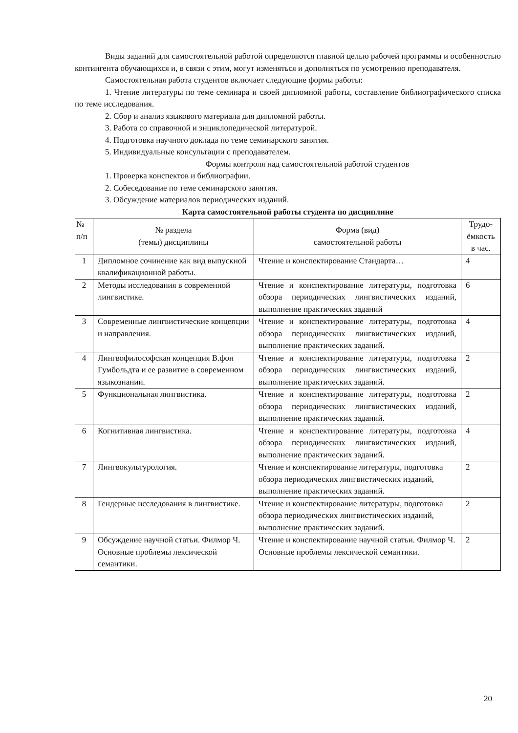Виды заданий для самостоятельной работой определяются главной целью рабочей программы и особенностью контингента обучающихся и, в связи с этим, могут изменяться и дополняться по усмотрению преподавателя.
Самостоятельная работа студентов включает следующие формы работы:
1. Чтение литературы по теме семинара и своей дипломной работы, составление библиографического списка по теме исследования.
2. Сбор и анализ языкового материала для дипломной работы.
3. Работа со справочной и энциклопедической литературой.
4. Подготовка научного доклада по теме семинарского занятия.
5. Индивидуальные консультации с преподавателем.
Формы контроля над самостоятельной работой студентов
1. Проверка конспектов и библиографии.
2. Собеседование по теме семинарского занятия.
3. Обсуждение материалов периодических изданий.
Карта самостоятельной работы студента по дисциплине
| № п/п | № раздела (темы) дисциплины | Форма (вид) самостоятельной работы | Трудо- ёмкость в час. |
| 1 | Дипломное сочинение как вид выпускной квалификационной работы. | Чтение и конспектирование Стандарта… | 4 |
| 2 | Методы исследования в современной лингвистике. | Чтение и конспектирование литературы, подготовка обзора периодических лингвистических изданий, выполнение практических заданий | 6 |
| 3 | Современные лингвистические концепции и направления. | Чтение и конспектирование литературы, подготовка обзора периодических лингвистических изданий, выполнение практических заданий. | 4 |
| 4 | Лингвофилософская концепция В.фон Гумбольдта и ее развитие в современном языкознании. | Чтение и конспектирование литературы, подготовка обзора периодических лингвистических изданий, выполнение практических заданий. | 2 |
| 5 | Функциональная лингвистика. | Чтение и конспектирование литературы, подготовка обзора периодических лингвистических изданий, выполнение практических заданий. | 2 |
| 6 | Когнитивная лингвистика. | Чтение и конспектирование литературы, подготовка обзора периодических лингвистических изданий, выполнение практических заданий. | 4 |
| 7 | Лингвокультурология. | Чтение и конспектирование литературы, подготовка обзора периодических лингвистических изданий, выполнение практических заданий. | 2 |
| 8 | Гендерные исследования в лингвистике. | Чтение и конспектирование литературы, подготовка обзора периодических лингвистических изданий, выполнение практических заданий. | 2 |
| 9 | Обсуждение научной статьи. Филмор Ч. Основные проблемы лексической семантики. | Чтение и конспектирование научной статьи. Филмор Ч. Основные проблемы лексической семантики. | 2 |
20